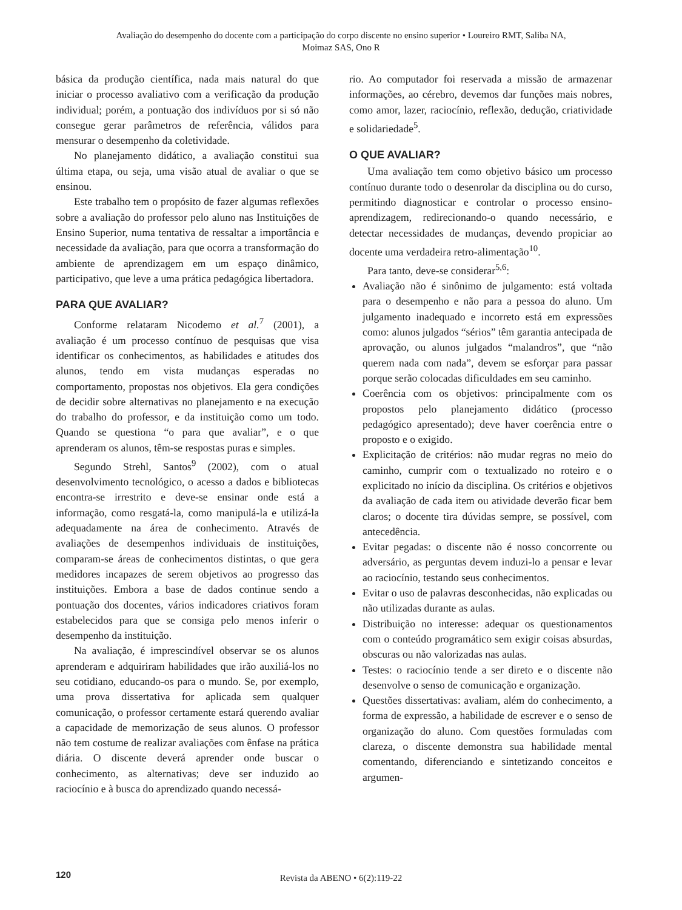Avaliação do desempenho do docente com a participação do corpo discente no ensino superior • Loureiro RMT, Saliba NA,
Moimaz SAS, Ono R
básica da produção científica, nada mais natural do que iniciar o processo avaliativo com a verificação da produção individual; porém, a pontuação dos indivíduos por si só não consegue gerar parâmetros de referência, válidos para mensurar o desempenho da coletividade.
No planejamento didático, a avaliação constitui sua última etapa, ou seja, uma visão atual de avaliar o que se ensinou.
Este trabalho tem o propósito de fazer algumas reflexões sobre a avaliação do professor pelo aluno nas Instituições de Ensino Superior, numa tentativa de ressaltar a importância e necessidade da avaliação, para que ocorra a transformação do ambiente de aprendizagem em um espaço dinâmico, participativo, que leve a uma prática pedagógica libertadora.
PARA QUE AVALIAR?
Conforme relataram Nicodemo et al.<sup>7</sup> (2001), a avaliação é um processo contínuo de pesquisas que visa identificar os conhecimentos, as habilidades e atitudes dos alunos, tendo em vista mudanças esperadas no comportamento, propostas nos objetivos. Ela gera condições de decidir sobre alternativas no planejamento e na execução do trabalho do professor, e da instituição como um todo. Quando se questiona “o para que avaliar”, e o que aprenderam os alunos, têm-se respostas puras e simples.
Segundo Strehl, Santos<sup>9</sup> (2002), com o atual desenvolvimento tecnológico, o acesso a dados e bibliotecas encontra-se irrestrito e deve-se ensinar onde está a informação, como resgatá-la, como manipulá-la e utilizá-la adequadamente na área de conhecimento. Através de avaliações de desempenhos individuais de instituições, comparam-se áreas de conhecimentos distintas, o que gera medidores incapazes de serem objetivos ao progresso das instituições. Embora a base de dados continue sendo a pontuação dos docentes, vários indicadores criativos foram estabelecidos para que se consiga pelo menos inferir o desempenho da instituição.
Na avaliação, é imprescindível observar se os alunos aprenderam e adquiriram habilidades que irão auxiliá-los no seu cotidiano, educando-os para o mundo. Se, por exemplo, uma prova dissertativa for aplicada sem qualquer comunicação, o professor certamente estará querendo avaliar a capacidade de memorização de seus alunos. O professor não tem costume de realizar avaliações com ênfase na prática diária. O discente deverá aprender onde buscar o conhecimento, as alternativas; deve ser induzido ao raciocínio e à busca do aprendizado quando necessá-
rio. Ao computador foi reservada a missão de armazenar informações, ao cérebro, devemos dar funções mais nobres, como amor, lazer, raciocínio, reflexão, dedução, criatividade e solidariedade<sup>5</sup>.
O QUE AVALIAR?
Uma avaliação tem como objetivo básico um processo contínuo durante todo o desenrolar da disciplina ou do curso, permitindo diagnosticar e controlar o processo ensino-aprendizagem, redirecionando-o quando necessário, e detectar necessidades de mudanças, devendo propiciar ao docente uma verdadeira retro-alimentação<sup>10</sup>.
Para tanto, deve-se considerar<sup>5,6</sup>:
Avaliação não é sinônimo de julgamento: está voltada para o desempenho e não para a pessoa do aluno. Um julgamento inadequado e incorreto está em expressões como: alunos julgados “sérios” têm garantia antecipada de aprovação, ou alunos julgados “malandros”, que “não querem nada com nada”, devem se esforçar para passar porque serão colocadas dificuldades em seu caminho.
Coerência com os objetivos: principalmente com os propostos pelo planejamento didático (processo pedagógico apresentado); deve haver coerência entre o proposto e o exigido.
Explicitação de critérios: não mudar regras no meio do caminho, cumprir com o textualizado no roteiro e o explicitado no início da disciplina. Os critérios e objetivos da avaliação de cada item ou atividade deverão ficar bem claros; o docente tira dúvidas sempre, se possível, com antecedência.
Evitar pegadas: o discente não é nosso concorrente ou adversário, as perguntas devem induzi-lo a pensar e levar ao raciocínio, testando seus conhecimentos.
Evitar o uso de palavras desconhecidas, não explicadas ou não utilizadas durante as aulas.
Distribuição no interesse: adequar os questionamentos com o conteúdo programático sem exigir coisas absurdas, obscuras ou não valorizadas nas aulas.
Testes: o raciocínio tende a ser direto e o discente não desenvolve o senso de comunicação e organização.
Questões dissertativas: avaliam, além do conhecimento, a forma de expressão, a habilidade de escrever e o senso de organização do aluno. Com questões formuladas com clareza, o discente demonstra sua habilidade mental comentando, diferenciando e sintetizando conceitos e argumen-
120 Revista da ABENO • 6(2):119-22